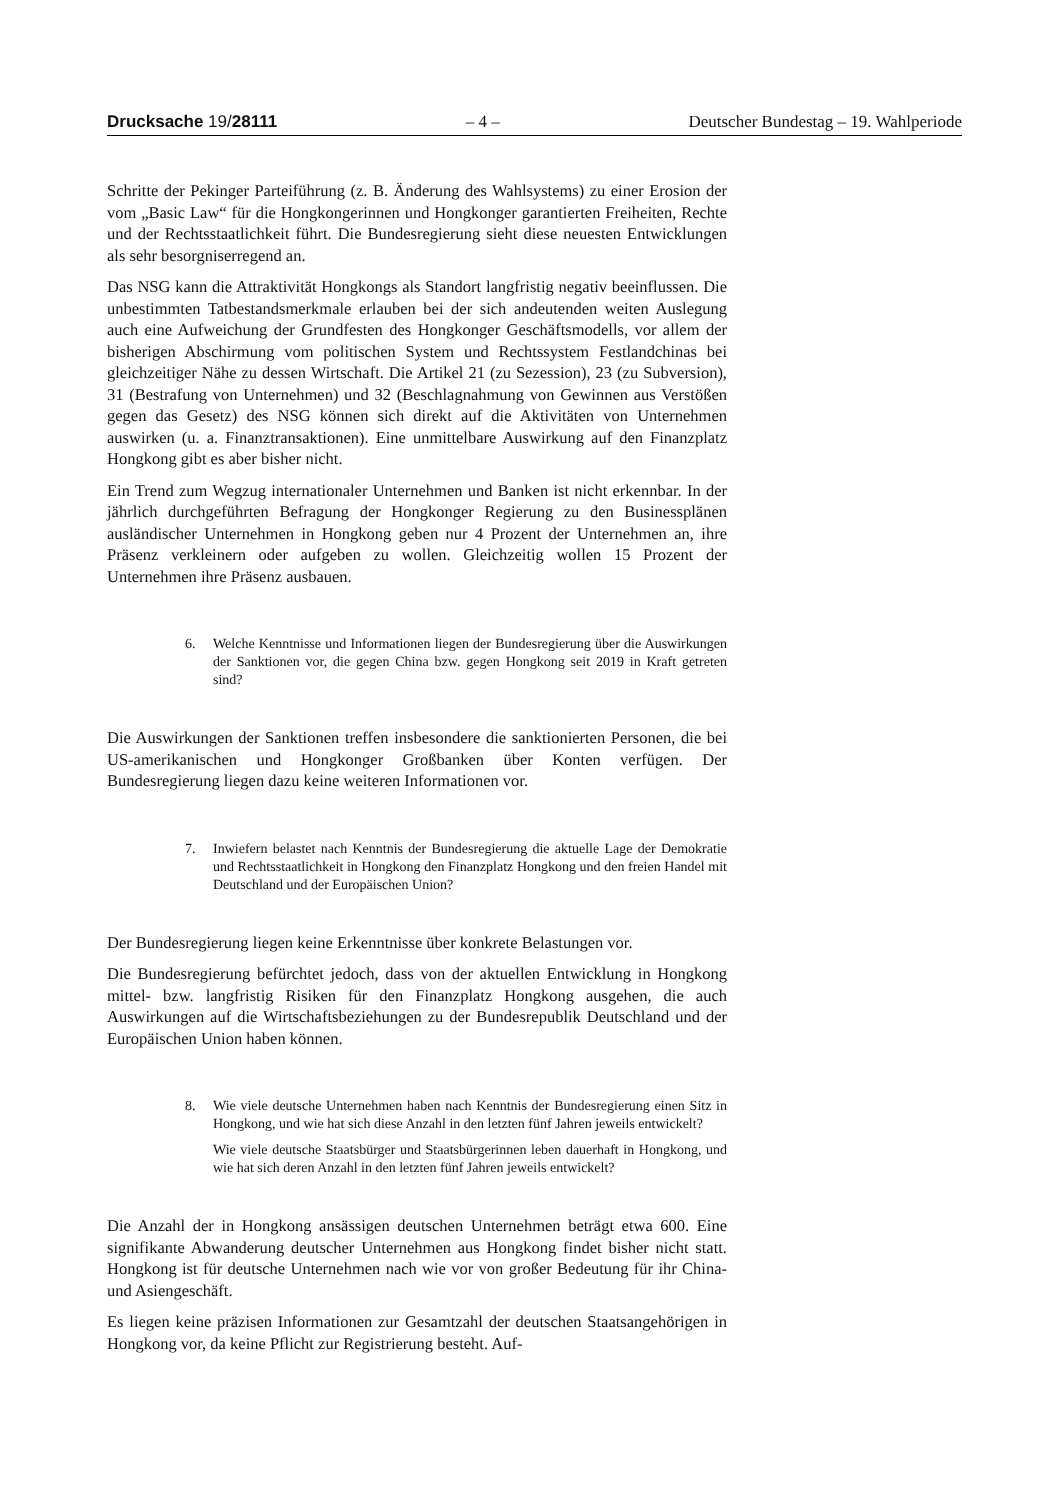Drucksache 19/28111 – 4 – Deutscher Bundestag – 19. Wahlperiode
Schritte der Pekinger Parteiführung (z. B. Änderung des Wahlsystems) zu einer Erosion der vom „Basic Law“ für die Hongkongerinnen und Hongkonger garantierten Freiheiten, Rechte und der Rechtsstaatlichkeit führt. Die Bundesregierung sieht diese neuesten Entwicklungen als sehr besorgniserregend an.
Das NSG kann die Attraktivität Hongkongs als Standort langfristig negativ beeinflussen. Die unbestimmten Tatbestandsmerkmale erlauben bei der sich andeutenden weiten Auslegung auch eine Aufweichung der Grundfesten des Hongkonger Geschäftsmodells, vor allem der bisherigen Abschirmung vom politischen System und Rechtssystem Festlandchinas bei gleichzeitiger Nähe zu dessen Wirtschaft. Die Artikel 21 (zu Sezession), 23 (zu Subversion), 31 (Bestrafung von Unternehmen) und 32 (Beschlagnahmung von Gewinnen aus Verstößen gegen das Gesetz) des NSG können sich direkt auf die Aktivitäten von Unternehmen auswirken (u. a. Finanztransaktionen). Eine unmittelbare Auswirkung auf den Finanzplatz Hongkong gibt es aber bisher nicht.
Ein Trend zum Wegzug internationaler Unternehmen und Banken ist nicht erkennbar. In der jährlich durchgeführten Befragung der Hongkonger Regierung zu den Businessplänen ausländischer Unternehmen in Hongkong geben nur 4 Prozent der Unternehmen an, ihre Präsenz verkleinern oder aufgeben zu wollen. Gleichzeitig wollen 15 Prozent der Unternehmen ihre Präsenz ausbauen.
6. Welche Kenntnisse und Informationen liegen der Bundesregierung über die Auswirkungen der Sanktionen vor, die gegen China bzw. gegen Hongkong seit 2019 in Kraft getreten sind?
Die Auswirkungen der Sanktionen treffen insbesondere die sanktionierten Personen, die bei US-amerikanischen und Hongkonger Großbanken über Konten verfügen. Der Bundesregierung liegen dazu keine weiteren Informationen vor.
7. Inwiefern belastet nach Kenntnis der Bundesregierung die aktuelle Lage der Demokratie und Rechtsstaatlichkeit in Hongkong den Finanzplatz Hongkong und den freien Handel mit Deutschland und der Europäischen Union?
Der Bundesregierung liegen keine Erkenntnisse über konkrete Belastungen vor.
Die Bundesregierung befürchtet jedoch, dass von der aktuellen Entwicklung in Hongkong mittel- bzw. langfristig Risiken für den Finanzplatz Hongkong ausgehen, die auch Auswirkungen auf die Wirtschaftsbeziehungen zu der Bundesrepublik Deutschland und der Europäischen Union haben können.
8. Wie viele deutsche Unternehmen haben nach Kenntnis der Bundesregierung einen Sitz in Hongkong, und wie hat sich diese Anzahl in den letzten fünf Jahren jeweils entwickelt?
Wie viele deutsche Staatsbürger und Staatsbürgerinnen leben dauerhaft in Hongkong, und wie hat sich deren Anzahl in den letzten fünf Jahren jeweils entwickelt?
Die Anzahl der in Hongkong ansässigen deutschen Unternehmen beträgt etwa 600. Eine signifikante Abwanderung deutscher Unternehmen aus Hongkong findet bisher nicht statt. Hongkong ist für deutsche Unternehmen nach wie vor von großer Bedeutung für ihr China- und Asiengeschäft.
Es liegen keine präzisen Informationen zur Gesamtzahl der deutschen Staatsangehörigen in Hongkong vor, da keine Pflicht zur Registrierung besteht. Auf-